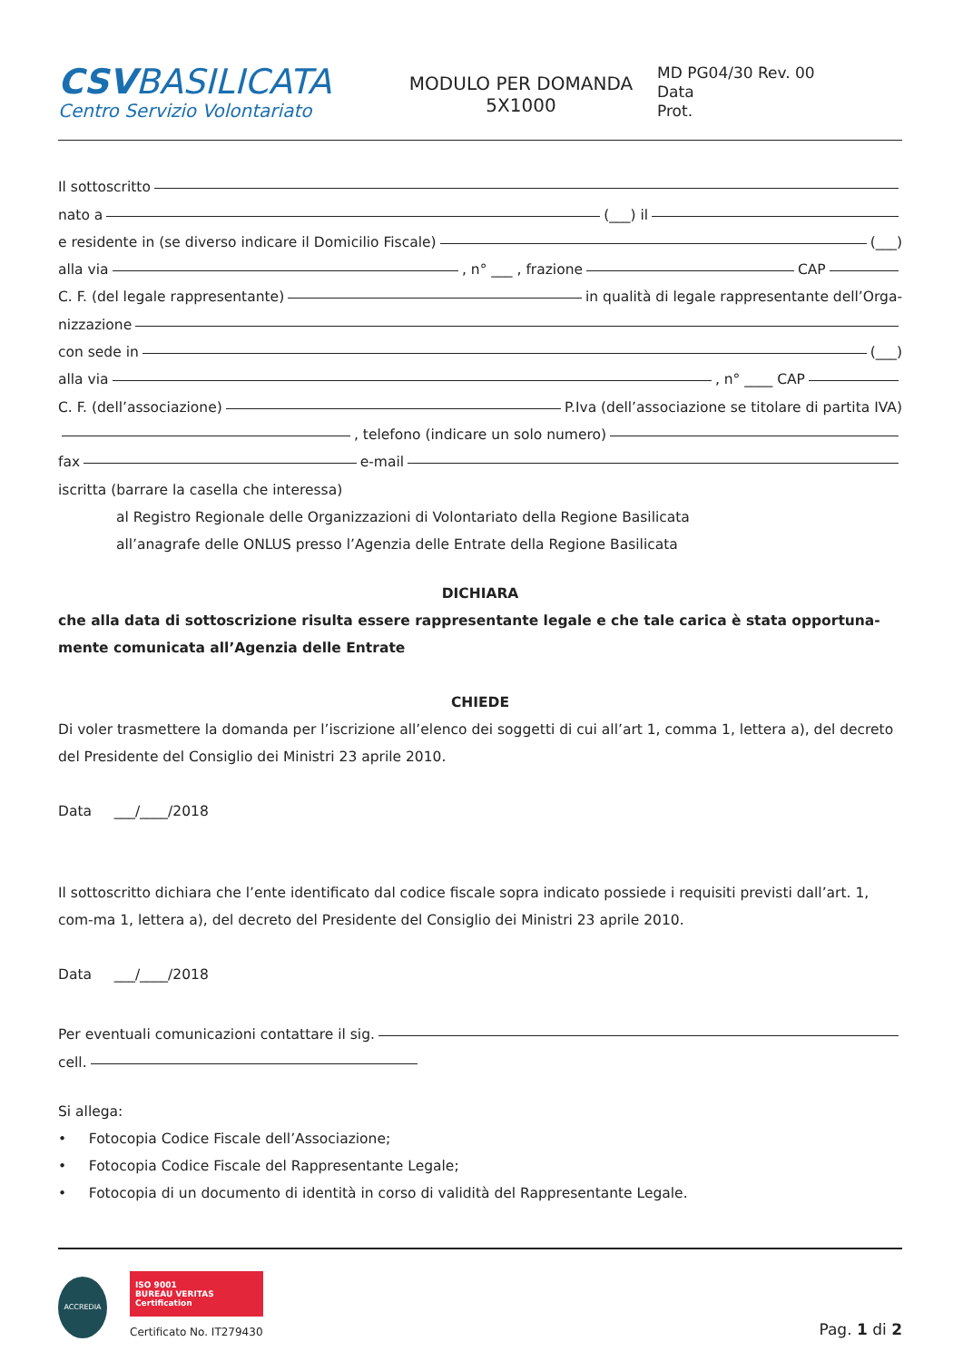CSVBASILICATA
Centro Servizio Volontariato
MODULO PER DOMANDA
5X1000
MD PG04/30 Rev. 00
Data
Prot.
Il sottoscritto
nato a (___) il
e residente in (se diverso indicare il Domicilio Fiscale) (___)
alla via , n° ___ , frazione CAP
C. F. (del legale rappresentante) in qualità di legale rappresentante dell’Orga-
nizzazione
con sede in (___)
alla via , n° ____ CAP
C. F. (dell’associazione) P.Iva (dell’associazione se titolare di partita IVA)
, telefono (indicare un solo numero)
fax e-mail
iscritta (barrare la casella che interessa)
al Registro Regionale delle Organizzazioni di Volontariato della Regione Basilicata
all’anagrafe delle ONLUS presso l’Agenzia delle Entrate della Regione Basilicata
DICHIARA
che alla data di sottoscrizione risulta essere rappresentante legale e che tale carica è stata opportuna-mente comunicata all’Agenzia delle Entrate
CHIEDE
Di voler trasmettere la domanda per l’iscrizione all’elenco dei soggetti di cui all’art 1, comma 1, lettera a), del decreto del Presidente del Consiglio dei Ministri 23 aprile 2010.
Data ___/____/2018
Il sottoscritto dichiara che l’ente identificato dal codice fiscale sopra indicato possiede i requisiti previsti dall’art. 1, com-ma 1, lettera a), del decreto del Presidente del Consiglio dei Ministri 23 aprile 2010.
Data ___/____/2018
Per eventuali comunicazioni contattare il sig.
cell.
Si allega:
• Fotocopia Codice Fiscale dell’Associazione;
• Fotocopia Codice Fiscale del Rappresentante Legale;
• Fotocopia di un documento di identità in corso di validità del Rappresentante Legale.
ACCREDIA
ISO 9001
BUREAU VERITAS
Certification
Certificato No. IT279430
Pag. 1 di 2